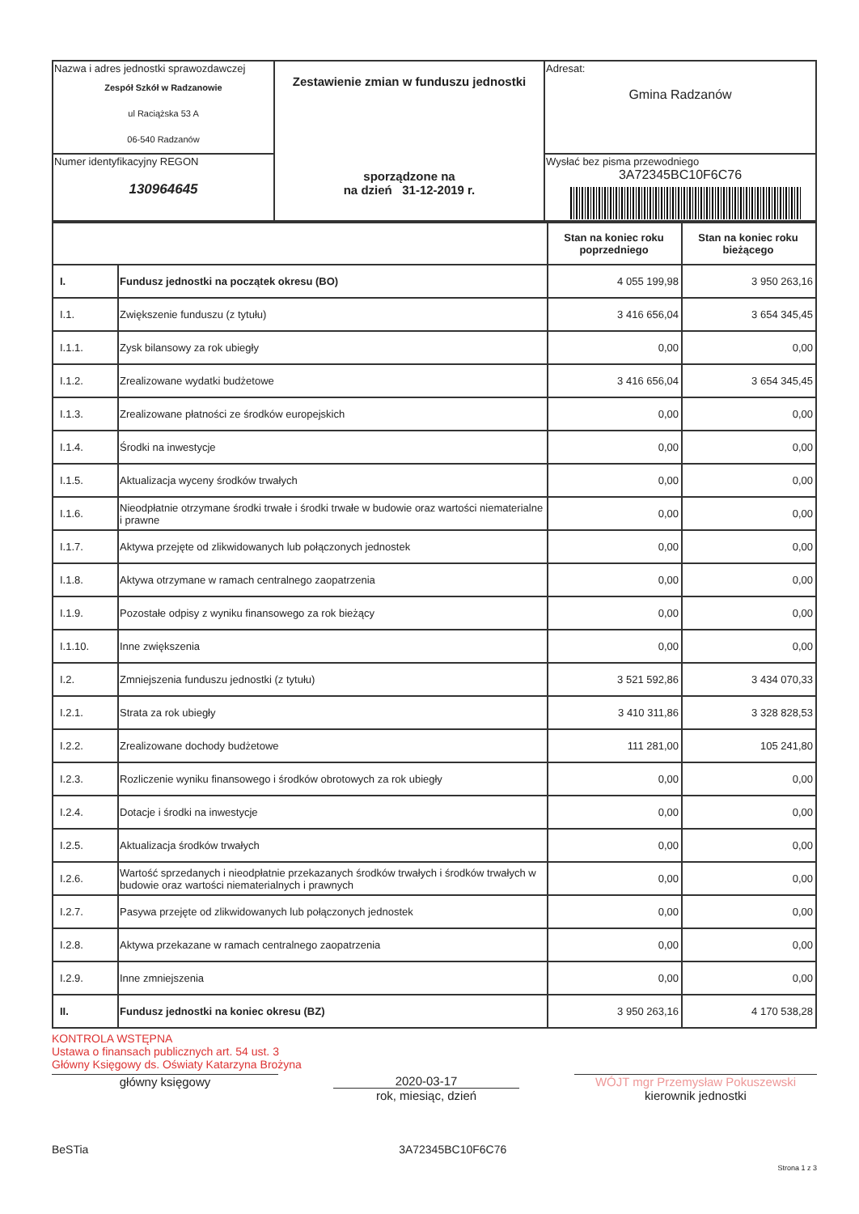| Nazwa i adres jednostki sprawozdawczej Zespół Szkół w Radzanowie ul Raciążska 53 A 06-540 Radzanów | Zestawienie zmian w funduszu jednostki sporządzone na na dzień 31-12-2019 r. | Adresat: Gmina Radzanów |
| Numer identyfikacyjny REGON 130964645 | | Wysłać bez pisma przewodniego 3A72345BC10F6C76 |
| | | Stan na koniec roku poprzedniego | Stan na koniec roku bieżącego |
| --- | --- | --- | --- |
| I. | Fundusz jednostki na początek okresu (BO) | 4 055 199,98 | 3 950 263,16 |
| I.1. | Zwiększenie funduszu (z tytułu) | 3 416 656,04 | 3 654 345,45 |
| I.1.1. | Zysk bilansowy za rok ubiegły | 0,00 | 0,00 |
| I.1.2. | Zrealizowane wydatki budżetowe | 3 416 656,04 | 3 654 345,45 |
| I.1.3. | Zrealizowane płatności ze środków europejskich | 0,00 | 0,00 |
| I.1.4. | Środki na inwestycje | 0,00 | 0,00 |
| I.1.5. | Aktualizacja wyceny środków trwałych | 0,00 | 0,00 |
| I.1.6. | Nieodpłatnie otrzymane środki trwałe i środki trwałe w budowie oraz wartości niematerialne i prawne | 0,00 | 0,00 |
| I.1.7. | Aktywa przejęte od zlikwidowanych lub połączonych jednostek | 0,00 | 0,00 |
| I.1.8. | Aktywa otrzymane w ramach centralnego zaopatrzenia | 0,00 | 0,00 |
| I.1.9. | Pozostałe odpisy z wyniku finansowego za rok bieżący | 0,00 | 0,00 |
| I.1.10. | Inne zwiększenia | 0,00 | 0,00 |
| I.2. | Zmniejszenia funduszu jednostki (z tytułu) | 3 521 592,86 | 3 434 070,33 |
| I.2.1. | Strata za rok ubiegły | 3 410 311,86 | 3 328 828,53 |
| I.2.2. | Zrealizowane dochody budżetowe | 111 281,00 | 105 241,80 |
| I.2.3. | Rozliczenie wyniku finansowego i środków obrotowych za rok ubiegły | 0,00 | 0,00 |
| I.2.4. | Dotacje i środki na inwestycje | 0,00 | 0,00 |
| I.2.5. | Aktualizacja środków trwałych | 0,00 | 0,00 |
| I.2.6. | Wartość sprzedanych i nieodpłatnie przekazanych środków trwałych i środków trwałych w budowie oraz wartości niematerialnych i prawnych | 0,00 | 0,00 |
| I.2.7. | Pasywa przejęte od zlikwidowanych lub połączonych jednostek | 0,00 | 0,00 |
| I.2.8. | Aktywa przekazane w ramach centralnego zaopatrzenia | 0,00 | 0,00 |
| I.2.9. | Inne zmniejszenia | 0,00 | 0,00 |
| II. | Fundusz jednostki na koniec okresu (BZ) | 3 950 263,16 | 4 170 538,28 |
KONTROLA WSTĘPNA
Ustawa o finansach publicznych art. 54 ust. 3
Główny Księgowy ds. Oświaty Katarzyna Brożyna
główny księgowy 2020-03-17
rok, miesiąc, dzień
WÓJT mgr Przemysław Pokuszewski
kierownik jednostki
BeSTia 3A72345BC10F6C76
Strona 1 z 3